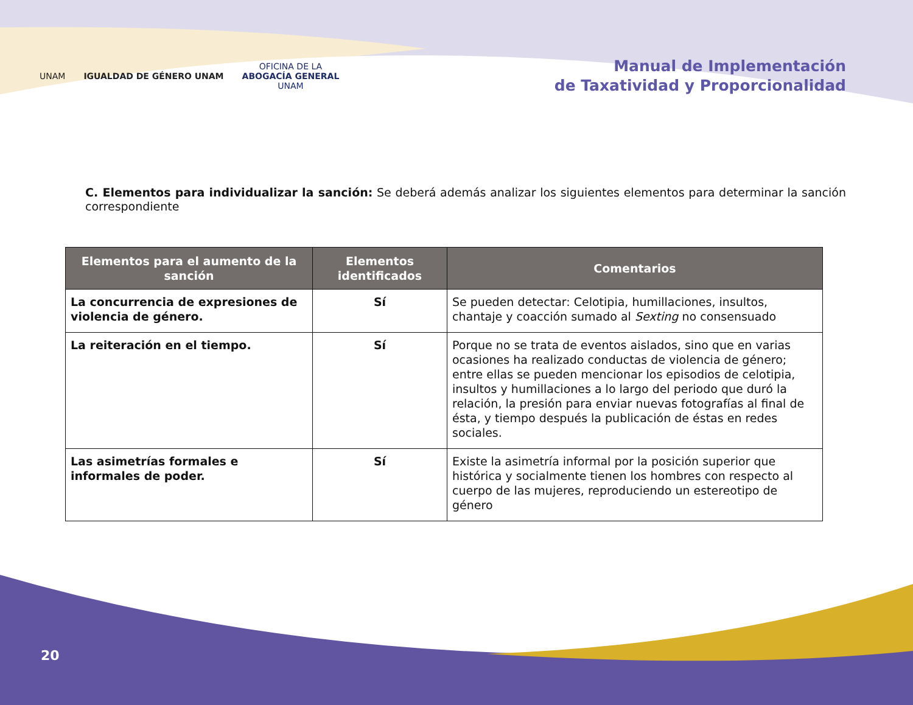UNAM IGUALDAD DE GÉNERO UNAM
OFICINA DE LA
ABOGACÍA GENERAL
UNAM
Manual de Implementación
de Taxatividad y Proporcionalidad
C. Elementos para individualizar la sanción: Se deberá además analizar los siguientes elementos para determinar la sanción correspondiente
| Elementos para el aumento de la sanción | Elementos identificados | Comentarios |
| --- | --- | --- |
| La concurrencia de expresiones de violencia de género. | Sí | Se pueden detectar: Celotipia, humillaciones, insultos, chantaje y coacción sumado al Sexting no consensuado |
| La reiteración en el tiempo. | Sí | Porque no se trata de eventos aislados, sino que en varias ocasiones ha realizado conductas de violencia de género; entre ellas se pueden mencionar los episodios de celotipia, insultos y humillaciones a lo largo del periodo que duró la relación, la presión para enviar nuevas fotografías al final de ésta, y tiempo después la publicación de éstas en redes sociales. |
| Las asimetrías formales e informales de poder. | Sí | Existe la asimetría informal por la posición superior que histórica y socialmente tienen los hombres con respecto al cuerpo de las mujeres, reproduciendo un estereotipo de género |
20